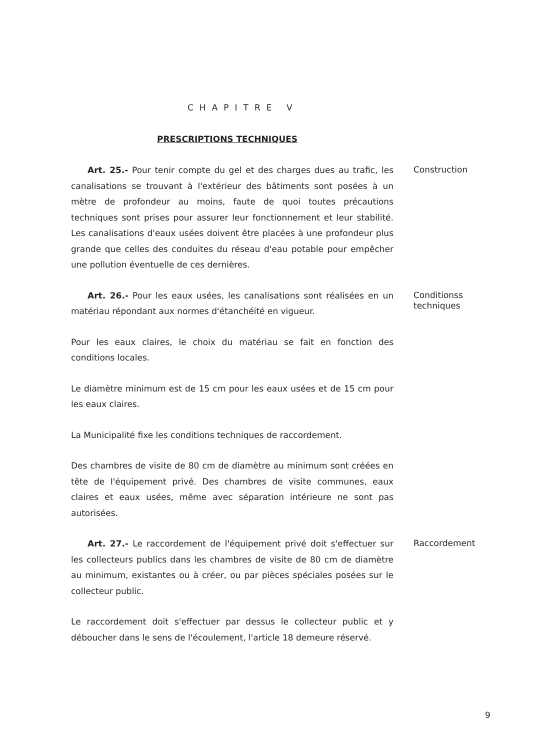CHAPITRE V
PRESCRIPTIONS TECHNIQUES
Art. 25.- Pour tenir compte du gel et des charges dues au trafic, les canalisations se trouvant à l'extérieur des bâtiments sont posées à un mètre de profondeur au moins, faute de quoi toutes précautions techniques sont prises pour assurer leur fonctionnement et leur stabilité. Les canalisations d'eaux usées doivent être placées à une profondeur plus grande que celles des conduites du réseau d'eau potable pour empêcher une pollution éventuelle de ces dernières.
Construction
Art. 26.- Pour les eaux usées, les canalisations sont réalisées en un matériau répondant aux normes d'étanchéité en vigueur.
Conditionss
techniques
Pour les eaux claires, le choix du matériau se fait en fonction des conditions locales.
Le diamètre minimum est de 15 cm pour les eaux usées et de 15 cm pour les eaux claires.
La Municipalité fixe les conditions techniques de raccordement.
Des chambres de visite de 80 cm de diamètre au minimum sont créées en tête de l'équipement privé. Des chambres de visite communes, eaux claires et eaux usées, même avec séparation intérieure ne sont pas autorisées.
Art. 27.- Le raccordement de l'équipement privé doit s'effectuer sur les collecteurs publics dans les chambres de visite de 80 cm de diamètre au minimum, existantes ou à créer, ou par pièces spéciales posées sur le collecteur public.
Raccordement
Le raccordement doit s'effectuer par dessus le collecteur public et y déboucher dans le sens de l'écoulement, l'article 18 demeure réservé.
9